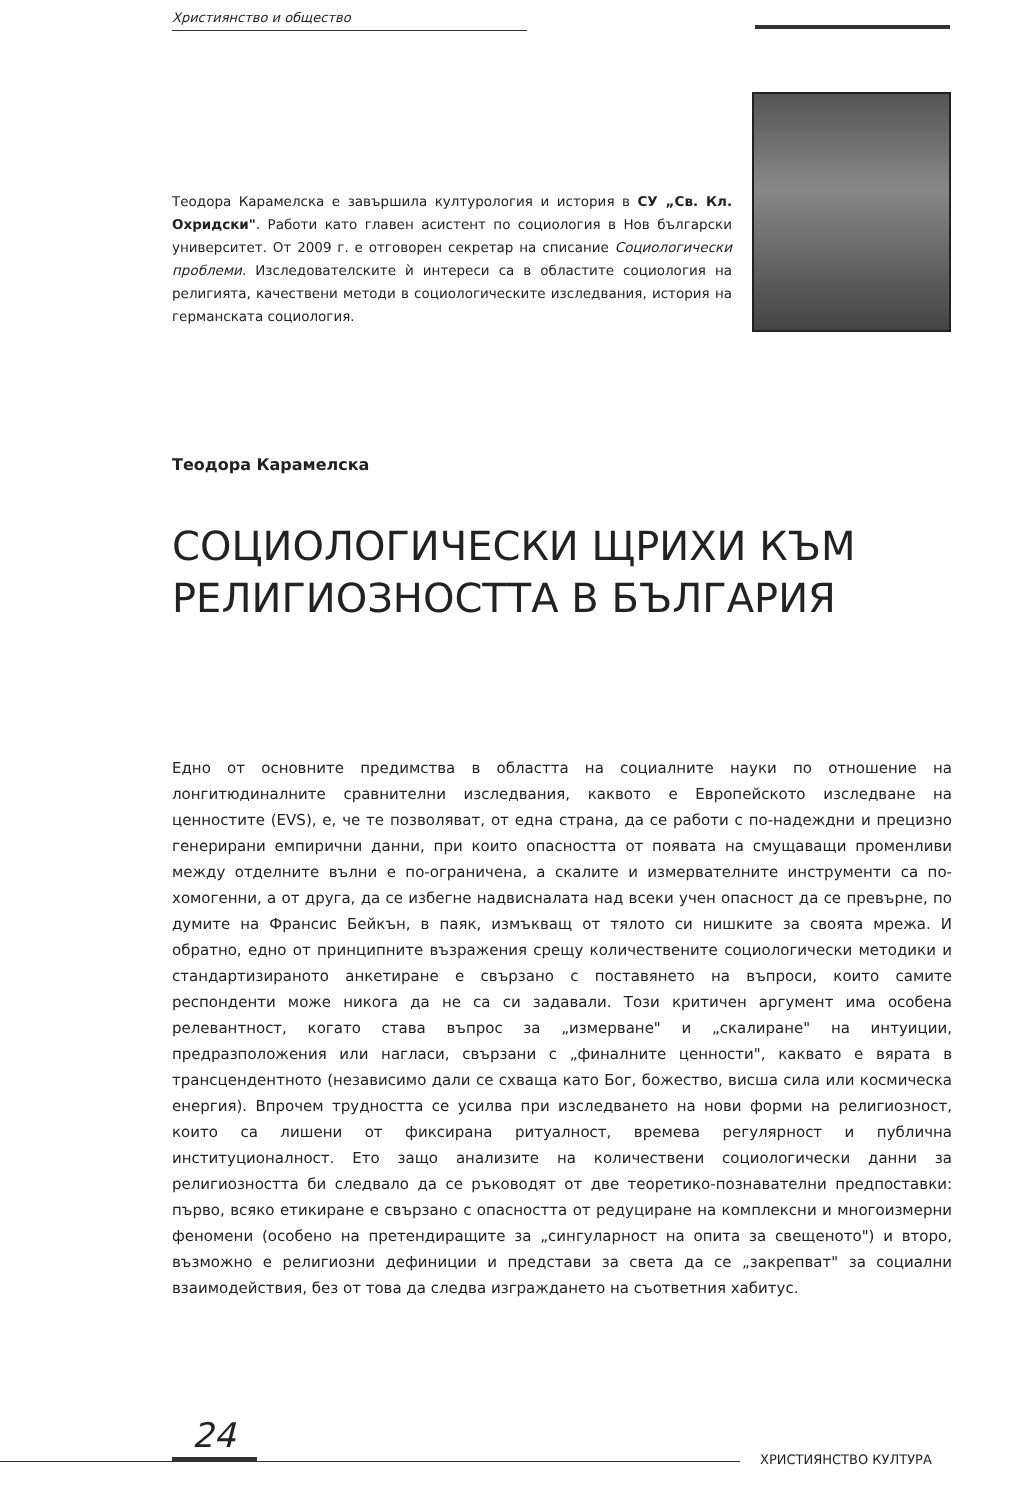Християнство и общество
Теодора Карамелска е завършила културология и история в СУ „Св. Кл. Охридски". Работи като главен асистент по социология в Нов български университет. От 2009 г. е отговорен секретар на списание Социологически проблеми. Изследователските ѝ интереси са в областите социология на религията, качествени методи в социологическите изследвания, история на германската социология.
Теодора Карамелска
СОЦИОЛОГИЧЕСКИ ЩРИХИ КЪМ РЕЛИГИОЗНОСТТА В БЪЛГАРИЯ
Едно от основните предимства в областта на социалните науки по отношение на лонгитюдиналните сравнителни изследвания, каквото е Европейското изследване на ценностите (EVS), е, че те позволяват, от една страна, да се работи с по-надеждни и прецизно генерирани емпирични данни, при които опасността от появата на смущаващи променливи между отделните вълни е по-ограничена, а скалите и измервателните инструменти са по-хомогенни, а от друга, да се избегне надвисналата над всеки учен опасност да се превърне, по думите на Франсис Бейкън, в паяк, измъкващ от тялото си нишките за своята мрежа. И обратно, едно от принципните възражения срещу количествените социологически методики и стандартизираното анкетиране е свързано с поставянето на въпроси, които самите респонденти може никога да не са си задавали. Този критичен аргумент има особена релевантност, когато става въпрос за „измерване" и „скалиране" на интуиции, предразположения или нагласи, свързани с „финалните ценности", каквато е вярата в трансцендентното (независимо дали се схваща като Бог, божество, висша сила или космическа енергия). Впрочем трудността се усилва при изследването на нови форми на религиозност, които са лишени от фиксирана ритуалност, времева регулярност и публична институционалност. Ето защо анализите на количествени социологически данни за религиозността би следвало да се ръководят от две теоретико-познавателни предпоставки: първо, всяко етикиране е свързано с опасността от редуциране на комплексни и многоизмерни феномени (особено на претендиращите за „сингуларност на опита за свещеното") и второ, възможно е религиозни дефиниции и представи за света да се „закрепват" за социални взаимодействия, без от това да следва изграждането на съответния хабитус.
24
ХРИСТИЯНСТВО КУЛТУРА